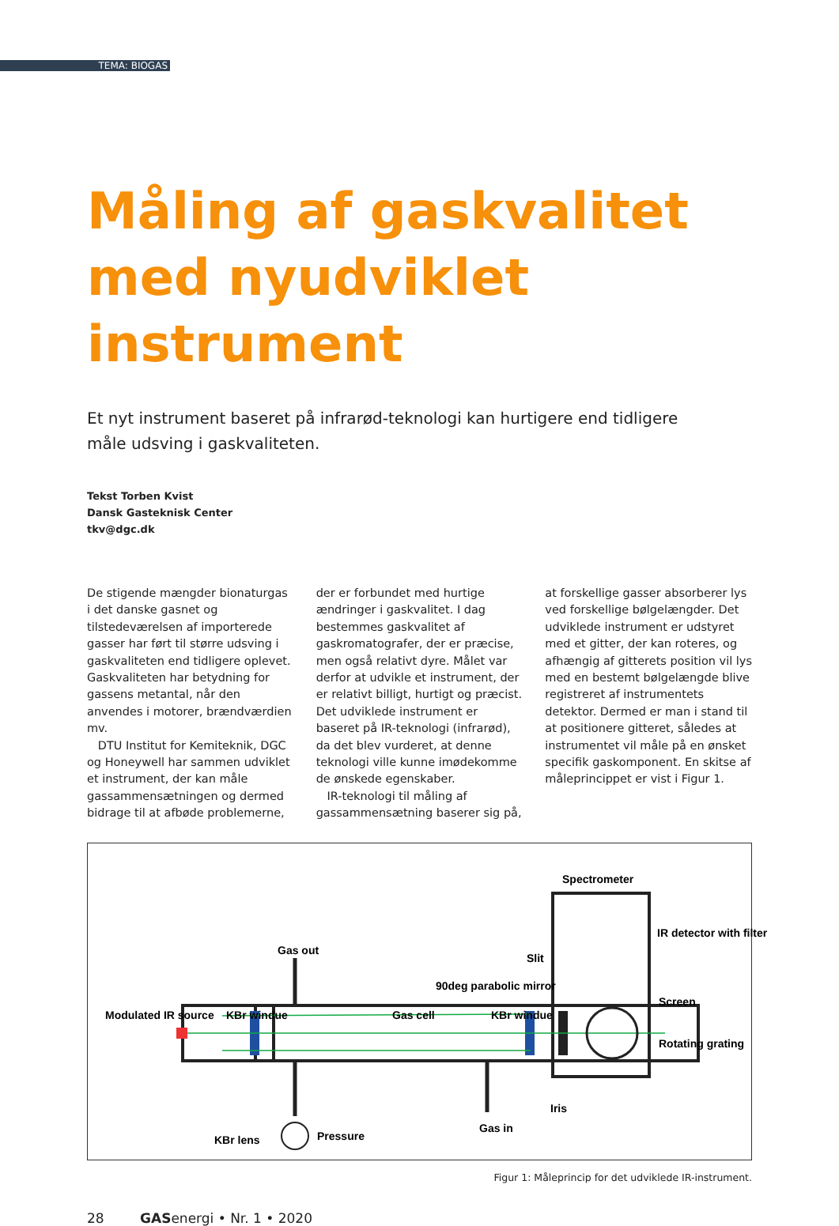TEMA: BIOGAS
Måling af gaskvalitet med nyudviklet instrument
Et nyt instrument baseret på infrarød-teknologi kan hurtigere end tidligere måle udsving i gaskvaliteten.
Tekst Torben Kvist
Dansk Gasteknisk Center
tkv@dgc.dk
De stigende mængder bionaturgas i det danske gasnet og tilstedeværelsen af importerede gasser har ført til større udsving i gaskvaliteten end tidligere oplevet. Gaskvaliteten har betydning for gassens metantal, når den anvendes i motorer, brændværdien mv.
DTU Institut for Kemiteknik, DGC og Honeywell har sammen udviklet et instrument, der kan måle gassammensætningen og dermed bidrage til at afbøde problemerne, der er forbundet med hurtige ændringer i gaskvalitet. I dag bestemmes gaskvalitet af gaskromatografer, der er præcise, men også relativt dyre. Målet var derfor at udvikle et instrument, der er relativt billigt, hurtigt og præcist. Det udviklede instrument er baseret på IR-teknologi (infrarød), da det blev vurderet, at denne teknologi ville kunne imødekomme de ønskede egenskaber.
IR-teknologi til måling af gassammensætning baserer sig på, at forskellige gasser absorberer lys ved forskellige bølgelængder. Det udviklede instrument er udstyret med et gitter, der kan roteres, og afhængig af gitterets position vil lys med en bestemt bølgelængde blive registreret af instrumentets detektor. Dermed er man i stand til at positionere gitteret, således at instrumentet vil måle på en ønsket specifik gaskomponent. En skitse af måleprincippet er vist i Figur 1.
Spectrometer
IR detector with filter
Screen
Rotating grating
Gas out
Slit
90deg parabolic mirror
Modulated IR source
KBr windue
Gas cell
KBr windue
KBr lens
Iris
Pressure
Gas in
Figur 1: Måleprincip for det udviklede IR-instrument.
28 GASenergi • Nr. 1 • 2020